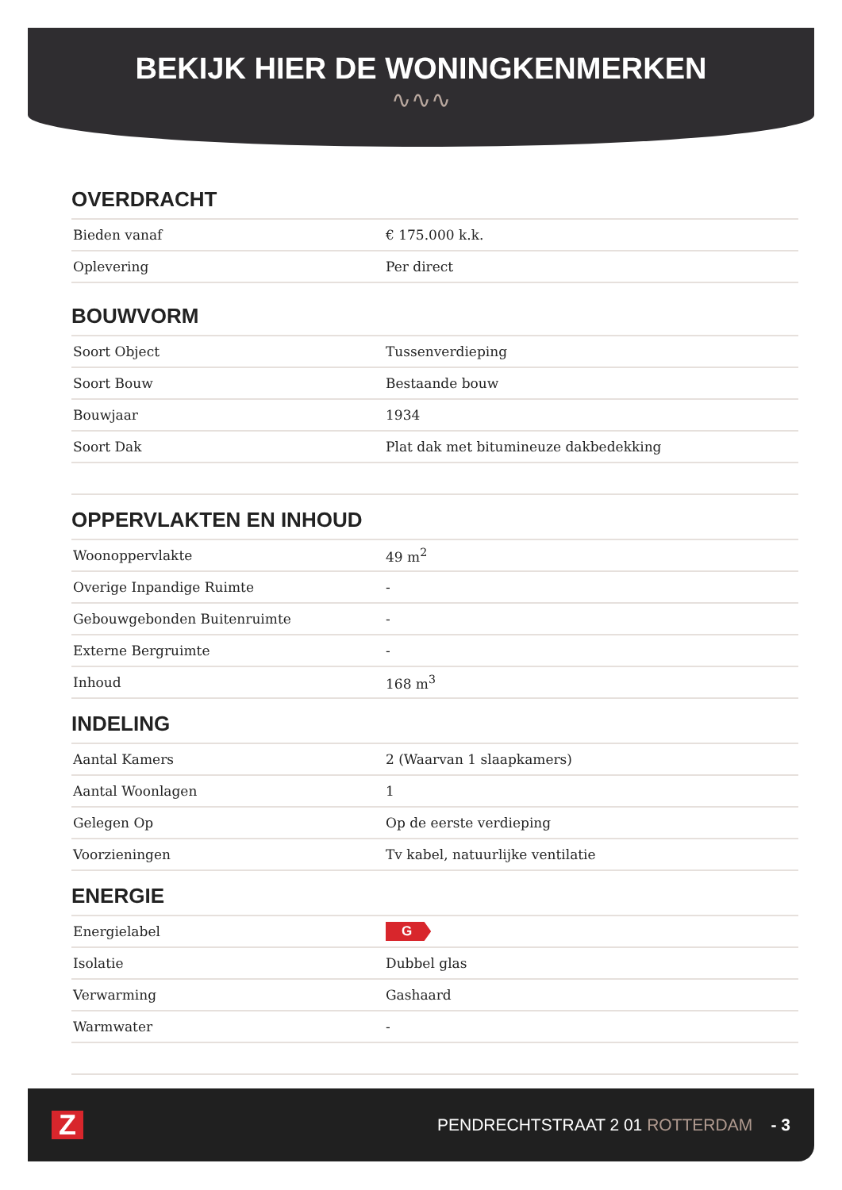BEKIJK HIER DE WONINGKENMERKEN
∿∿∿
OVERDRACHT
| Bieden vanaf | € 175.000 k.k. |
| Oplevering | Per direct |
BOUWVORM
| Soort Object | Tussenverdieping |
| Soort Bouw | Bestaande bouw |
| Bouwjaar | 1934 |
| Soort Dak | Plat dak met bitumineuze dakbedekking |
OPPERVLAKTEN EN INHOUD
| Woonoppervlakte | 49 m<sup>2</sup> |
| Overige Inpandige Ruimte | - |
| Gebouwgebonden Buitenruimte | - |
| Externe Bergruimte | - |
| Inhoud | 168 m<sup>3</sup> |
INDELING
| Aantal Kamers | 2 (Waarvan 1 slaapkamers) |
| Aantal Woonlagen | 1 |
| Gelegen Op | Op de eerste verdieping |
| Voorzieningen | Tv kabel, natuurlijke ventilatie |
ENERGIE
| Energielabel | G |
| Isolatie | Dubbel glas |
| Verwarming | Gashaard |
| Warmwater | - |
Z
PENDRECHTSTRAAT 2 01 ROTTERDAM - 3